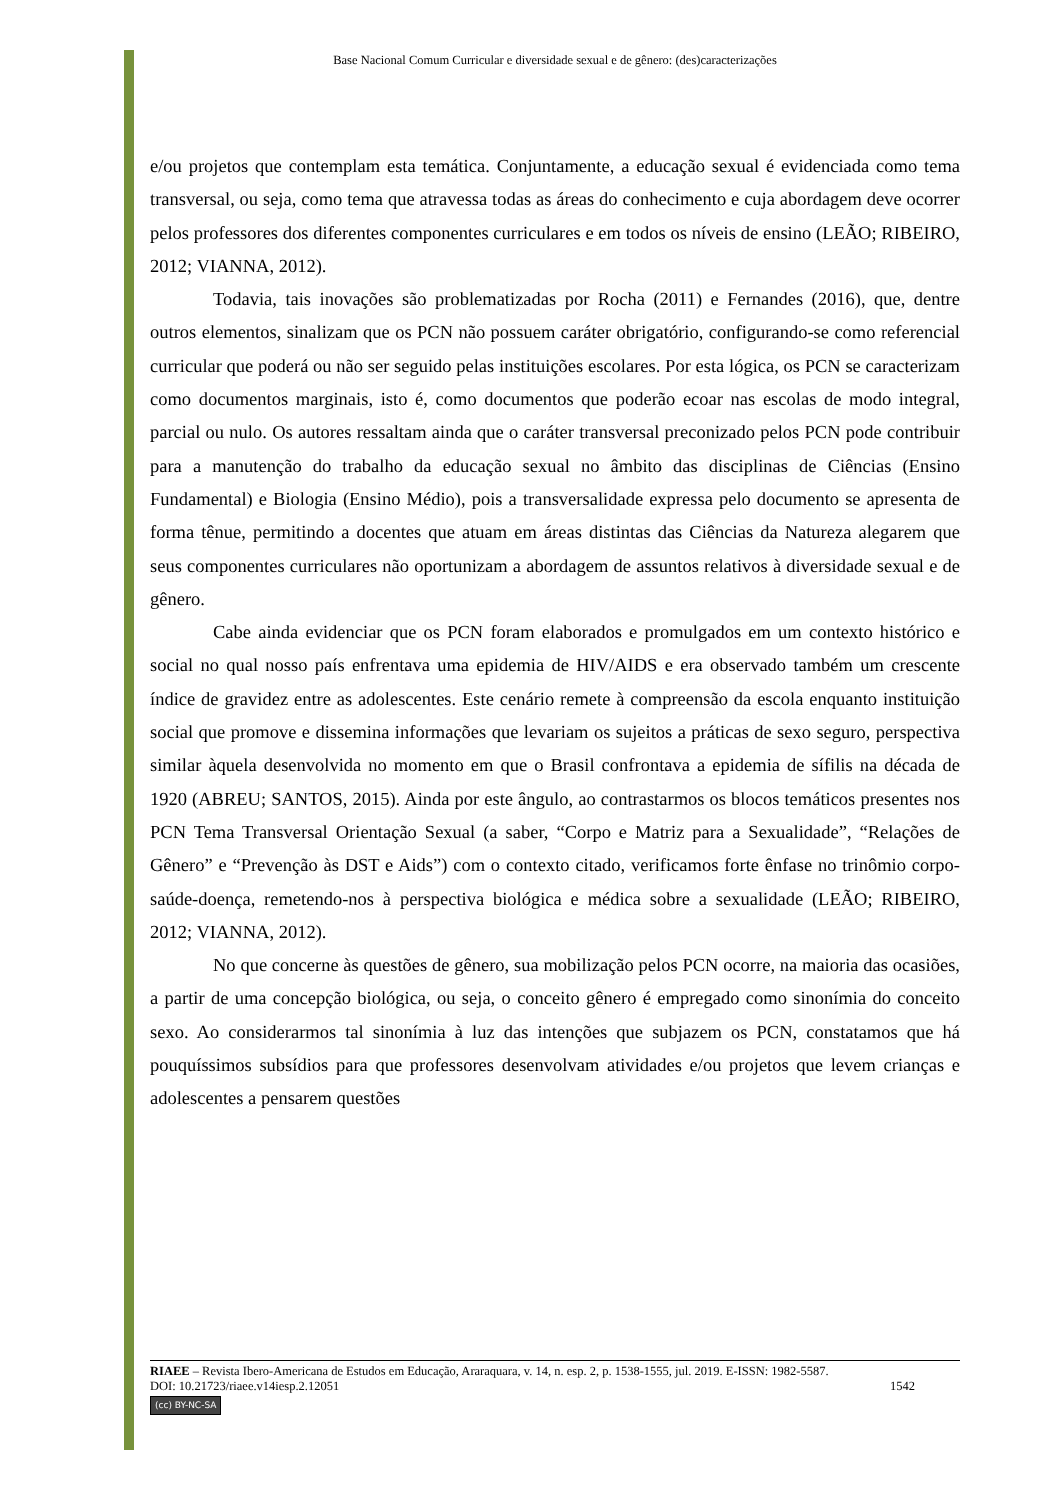Base Nacional Comum Curricular e diversidade sexual e de gênero: (des)caracterizações
e/ou projetos que contemplam esta temática. Conjuntamente, a educação sexual é evidenciada como tema transversal, ou seja, como tema que atravessa todas as áreas do conhecimento e cuja abordagem deve ocorrer pelos professores dos diferentes componentes curriculares e em todos os níveis de ensino (LEÃO; RIBEIRO, 2012; VIANNA, 2012).
Todavia, tais inovações são problematizadas por Rocha (2011) e Fernandes (2016), que, dentre outros elementos, sinalizam que os PCN não possuem caráter obrigatório, configurando-se como referencial curricular que poderá ou não ser seguido pelas instituições escolares. Por esta lógica, os PCN se caracterizam como documentos marginais, isto é, como documentos que poderão ecoar nas escolas de modo integral, parcial ou nulo. Os autores ressaltam ainda que o caráter transversal preconizado pelos PCN pode contribuir para a manutenção do trabalho da educação sexual no âmbito das disciplinas de Ciências (Ensino Fundamental) e Biologia (Ensino Médio), pois a transversalidade expressa pelo documento se apresenta de forma tênue, permitindo a docentes que atuam em áreas distintas das Ciências da Natureza alegarem que seus componentes curriculares não oportunizam a abordagem de assuntos relativos à diversidade sexual e de gênero.
Cabe ainda evidenciar que os PCN foram elaborados e promulgados em um contexto histórico e social no qual nosso país enfrentava uma epidemia de HIV/AIDS e era observado também um crescente índice de gravidez entre as adolescentes. Este cenário remete à compreensão da escola enquanto instituição social que promove e dissemina informações que levariam os sujeitos a práticas de sexo seguro, perspectiva similar àquela desenvolvida no momento em que o Brasil confrontava a epidemia de sífilis na década de 1920 (ABREU; SANTOS, 2015). Ainda por este ângulo, ao contrastarmos os blocos temáticos presentes nos PCN Tema Transversal Orientação Sexual (a saber, “Corpo e Matriz para a Sexualidade”, “Relações de Gênero” e “Prevenção às DST e Aids”) com o contexto citado, verificamos forte ênfase no trinômio corpo-saúde-doença, remetendo-nos à perspectiva biológica e médica sobre a sexualidade (LEÃO; RIBEIRO, 2012; VIANNA, 2012).
No que concerne às questões de gênero, sua mobilização pelos PCN ocorre, na maioria das ocasiões, a partir de uma concepção biológica, ou seja, o conceito gênero é empregado como sinonímia do conceito sexo. Ao considerarmos tal sinonímia à luz das intenções que subjazem os PCN, constatamos que há pouquíssimos subsídios para que professores desenvolvam atividades e/ou projetos que levem crianças e adolescentes a pensarem questões
RIAEE – Revista Ibero-Americana de Estudos em Educação, Araraquara, v. 14, n. esp. 2, p. 1538-1555, jul. 2019. E-ISSN: 1982-5587.
DOI: 10.21723/riaee.v14iesp.2.12051 1542
(cc) BY-NC-SA